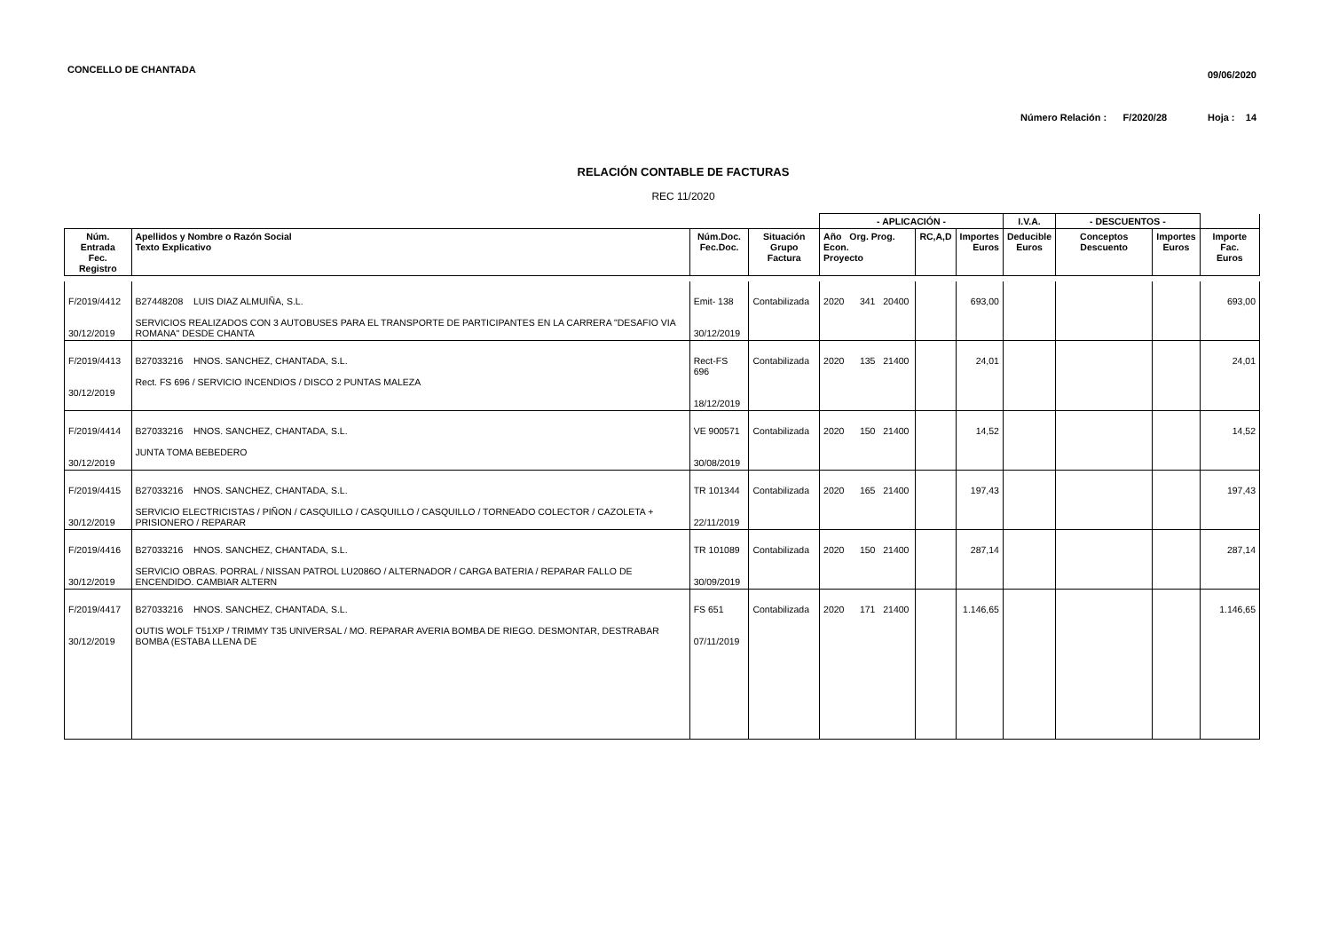CONCELLO DE CHANTADA
09/06/2020
Número Relación : F/2020/28 Hoja : 14
RELACIÓN CONTABLE DE FACTURAS
REC 11/2020
| | | | | - APLICACIÓN - | | | I.V.A. | - DESCUENTOS - | | |
| --- | --- | --- | --- | --- | --- | --- | --- | --- | --- | --- |
| Núm. Entrada Fec. Registro | Apellidos y Nombre o Razón Social Texto Explicativo | Núm.Doc. Fec.Doc. | Situación Grupo Factura | Año Org. Prog. Econ. Proyecto | RC,A,D | Importes Euros | Deducible Euros | Conceptos Descuento | Importes Euros | Importe Fac. Euros |
| F/2019/4412 30/12/2019 | B27448208 LUIS DIAZ ALMUIÑA, S.L. SERVICIOS REALIZADOS CON 3 AUTOBUSES PARA EL TRANSPORTE DE PARTICIPANTES EN LA CARRERA "DESAFIO VIA ROMANA" DESDE CHANTA | Emit- 138 30/12/2019 | Contabilizada | 2020 341 20400 | | 693,00 | | | | 693,00 |
| F/2019/4413 30/12/2019 | B27033216 HNOS. SANCHEZ, CHANTADA, S.L. Rect. FS 696 / SERVICIO INCENDIOS / DISCO 2 PUNTAS MALEZA | Rect-FS 696 18/12/2019 | Contabilizada | 2020 135 21400 | | 24,01 | | | | 24,01 |
| F/2019/4414 30/12/2019 | B27033216 HNOS. SANCHEZ, CHANTADA, S.L. JUNTA TOMA BEBEDERO | VE 900571 30/08/2019 | Contabilizada | 2020 150 21400 | | 14,52 | | | | 14,52 |
| F/2019/4415 30/12/2019 | B27033216 HNOS. SANCHEZ, CHANTADA, S.L. SERVICIO ELECTRICISTAS / PIÑON / CASQUILLO / CASQUILLO / CASQUILLO / TORNEADO COLECTOR / CAZOLETA + PRISIONERO / REPARAR | TR 101344 22/11/2019 | Contabilizada | 2020 165 21400 | | 197,43 | | | | 197,43 |
| F/2019/4416 30/12/2019 | B27033216 HNOS. SANCHEZ, CHANTADA, S.L. SERVICIO OBRAS. PORRAL / NISSAN PATROL LU2086O / ALTERNADOR / CARGA BATERIA / REPARAR FALLO DE ENCENDIDO. CAMBIAR ALTERN | TR 101089 30/09/2019 | Contabilizada | 2020 150 21400 | | 287,14 | | | | 287,14 |
| F/2019/4417 30/12/2019 | B27033216 HNOS. SANCHEZ, CHANTADA, S.L. OUTIS WOLF T51XP / TRIMMY T35 UNIVERSAL / MO. REPARAR AVERIA BOMBA DE RIEGO. DESMONTAR, DESTRABAR BOMBA (ESTABA LLENA DE | FS 651 07/11/2019 | Contabilizada | 2020 171 21400 | | 1.146,65 | | | | 1.146,65 |